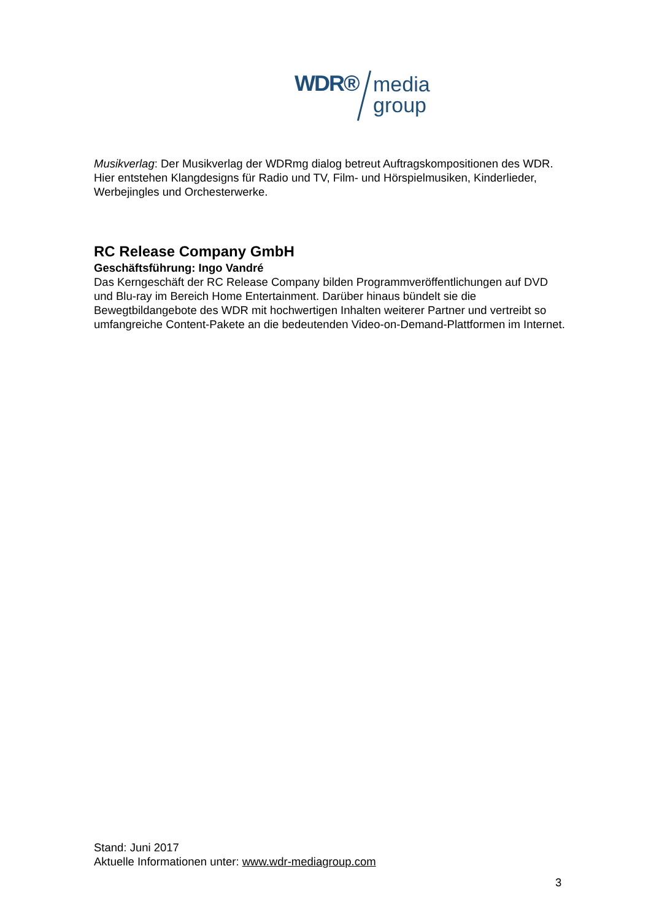WDR®
media
group
Musikverlag: Der Musikverlag der WDRmg dialog betreut Auftragskompositionen des WDR. Hier entstehen Klangdesigns für Radio und TV, Film- und Hörspielmusiken, Kinderlieder, Werbejingles und Orchesterwerke.
RC Release Company GmbH
Geschäftsführung: Ingo Vandré
Das Kerngeschäft der RC Release Company bilden Programmveröffentlichungen auf DVD und Blu-ray im Bereich Home Entertainment. Darüber hinaus bündelt sie die Bewegtbildangebote des WDR mit hochwertigen Inhalten weiterer Partner und vertreibt so umfangreiche Content-Pakete an die bedeutenden Video-on-Demand-Plattformen im Internet.
Stand: Juni 2017
Aktuelle Informationen unter: www.wdr-mediagroup.com
3